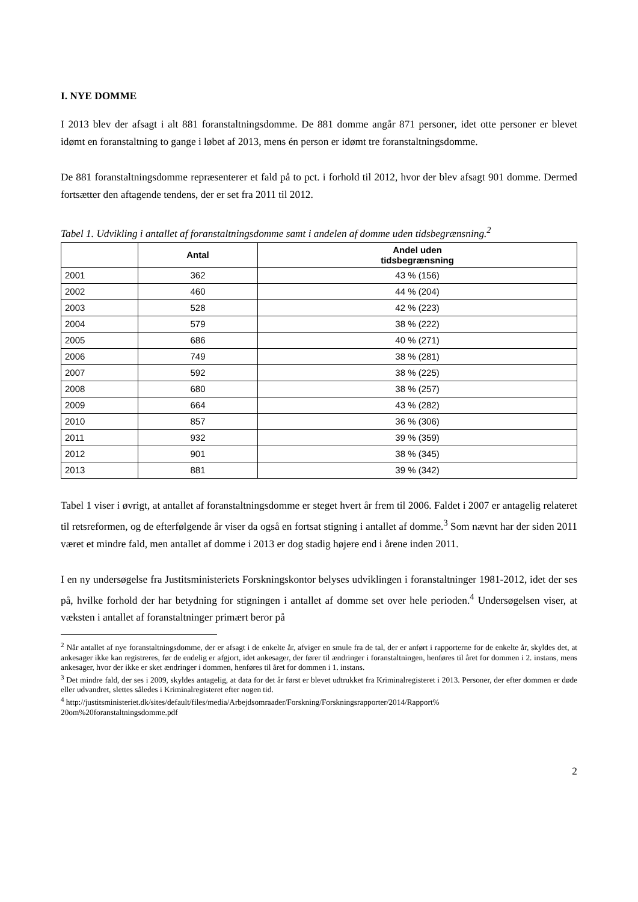I. NYE DOMME
I 2013 blev der afsagt i alt 881 foranstaltningsdomme. De 881 domme angår 871 personer, idet otte personer er blevet idømt en foranstaltning to gange i løbet af 2013, mens én person er idømt tre foranstaltningsdomme.
De 881 foranstaltningsdomme repræsenterer et fald på to pct. i forhold til 2012, hvor der blev afsagt 901 domme. Dermed fortsætter den aftagende tendens, der er set fra 2011 til 2012.
Tabel 1. Udvikling i antallet af foranstaltningsdomme samt i andelen af domme uden tidsbegræns­ning.<sup>2</sup>
| | Antal | Andel uden tidsbegrænsning |
| --- | --- | --- |
| 2001 | 362 | 43 % (156) |
| 2002 | 460 | 44 % (204) |
| 2003 | 528 | 42 % (223) |
| 2004 | 579 | 38 % (222) |
| 2005 | 686 | 40 % (271) |
| 2006 | 749 | 38 % (281) |
| 2007 | 592 | 38 % (225) |
| 2008 | 680 | 38 % (257) |
| 2009 | 664 | 43 % (282) |
| 2010 | 857 | 36 % (306) |
| 2011 | 932 | 39 % (359) |
| 2012 | 901 | 38 % (345) |
| 2013 | 881 | 39 % (342) |
Tabel 1 viser i øvrigt, at antallet af foranstaltningsdomme er steget hvert år frem til 2006. Faldet i 2007 er antagelig relateret til retsreformen, og de efterfølgende år viser da også en fortsat stigning i antallet af domme.<sup>3</sup> Som nævnt har der siden 2011 været et mindre fald, men antallet af domme i 2013 er dog stadig højere end i årene inden 2011.
I en ny undersøgelse fra Justitsministeriets Forskningskontor belyses udviklingen i foranstaltninger 1981-2012, idet der ses på, hvilke forhold der har betydning for stigningen i antallet af domme set over hele perioden.<sup>4</sup> Undersøgelsen viser, at væksten i antallet af foranstaltninger primært beror på
<sup>2</sup> Når antallet af nye foranstaltningsdomme, der er afsagt i de enkelte år, afviger en smule fra de tal, der er anført i rap­porterne for de enkelte år, skyldes det, at ankesager ikke kan registreres, før de endelig er afgjort, idet ankesager, der fører til ændringer i foranstaltningen, henføres til året for dommen i 2. instans, mens ankesager, hvor der ikke er sket ændringer i dommen, henføres til året for dommen i 1. instans.
<sup>3</sup> Det mindre fald, der ses i 2009, skyldes antagelig, at data for det år først er blevet udtrukket fra Kriminalregisteret i 2013. Personer, der efter dommen er døde eller udvandret, slettes således i Kriminalregisteret efter nogen tid.
<sup>4</sup> http://justitsministeriet.dk/sites/default/files/media/Arbejdsomraader/Forskning/Forskningsrapporter/2014/Rapport%
20om%20foranstaltningsdomme.pdf
2